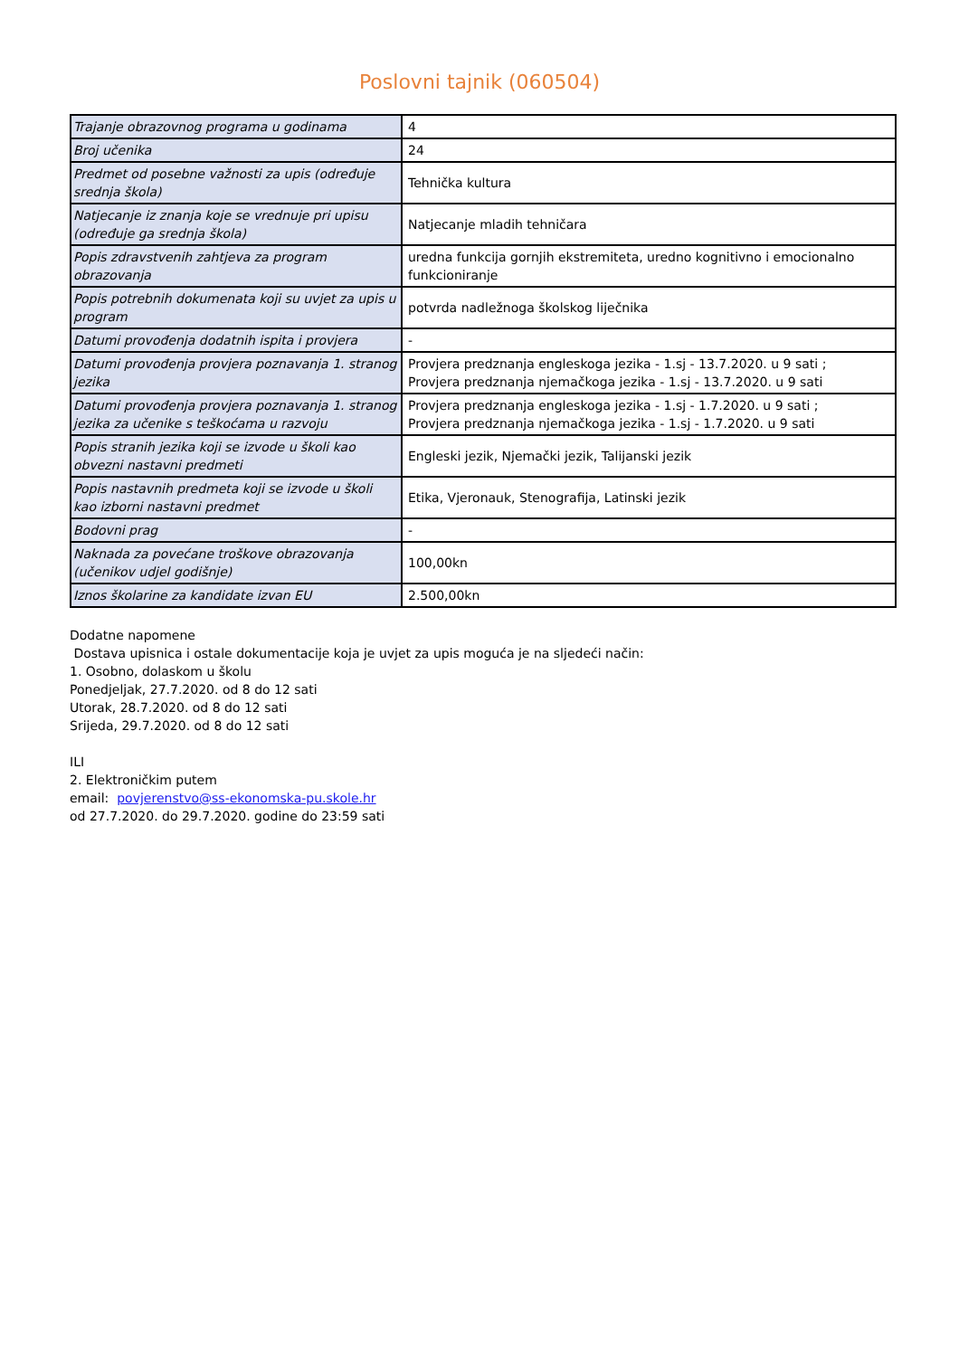Poslovni tajnik (060504)
| Trajanje obrazovnog programa u godinama | 4 |
| Broj učenika | 24 |
| Predmet od posebne važnosti za upis (određuje srednja škola) | Tehnička kultura |
| Natjecanje iz znanja koje se vrednuje pri upisu (određuje ga srednja škola) | Natjecanje mladih tehničara |
| Popis zdravstvenih zahtjeva za program obrazovanja | uredna funkcija gornjih ekstremiteta, uredno kognitivno i emocionalno funkcioniranje |
| Popis potrebnih dokumenata koji su uvjet za upis u program | potvrda nadležnoga školskog liječnika |
| Datumi provođenja dodatnih ispita i provjera | - |
| Datumi provođenja provjera poznavanja 1. stranog jezika | Provjera predznanja engleskoga jezika - 1.sj - 13.7.2020. u 9 sati ; Provjera predznanja njemačkoga jezika - 1.sj - 13.7.2020. u 9 sati |
| Datumi provođenja provjera poznavanja 1. stranog jezika za učenike s teškoćama u razvoju | Provjera predznanja engleskoga jezika - 1.sj - 1.7.2020. u 9 sati ; Provjera predznanja njemačkoga jezika - 1.sj - 1.7.2020. u 9 sati |
| Popis stranih jezika koji se izvode u školi kao obvezni nastavni predmeti | Engleski jezik, Njemački jezik, Talijanski jezik |
| Popis nastavnih predmeta koji se izvode u školi kao izborni nastavni predmet | Etika, Vjeronauk, Stenografija, Latinski jezik |
| Bodovni prag | - |
| Naknada za povećane troškove obrazovanja (učenikov udjel godišnje) | 100,00kn |
| Iznos školarine za kandidate izvan EU | 2.500,00kn |
Dodatne napomene
Dostava upisnica i ostale dokumentacije koja je uvjet za upis moguća je na sljedeći način:
1. Osobno, dolaskom u školu
Ponedjeljak, 27.7.2020. od 8 do 12 sati
Utorak, 28.7.2020. od 8 do 12 sati
Srijeda, 29.7.2020. od 8 do 12 sati
ILI
2. Elektroničkim putem
email: povjerenstvo@ss-ekonomska-pu.skole.hr
od 27.7.2020. do 29.7.2020. godine do 23:59 sati